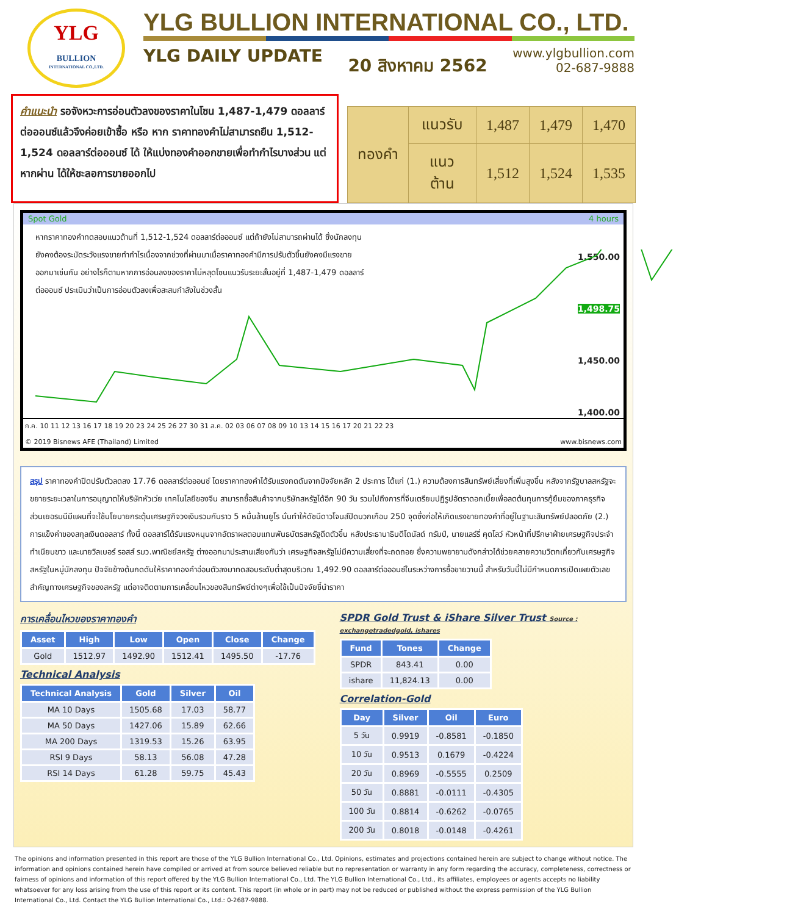YLG
BULLION
INTERNATIONAL CO.,LTD.
YLG BULLION INTERNATIONAL CO., LTD.
YLG DAILY UPDATE 20 สิงหาคม 2562
www.ylgbullion.com
02-687-9888
คำแนะนำ รอจังหวะการอ่อนตัวลงของราคาในโซน 1,487-1,479 ดอลลาร์ต่อออนซ์แล้วจึงค่อยเข้าซื้อ หรือ หาก ราคาทองคำไม่สามารถยืน 1,512-1,524 ดอลลาร์ต่อออนซ์ ได้ ให้แบ่งทองคำออกขายเพื่อทำกำไรบางส่วน แต่หากผ่าน ได้ให้ชะลอการขายออกไป
| ทองคำ | แนวรับ | 1,487 | 1,479 | 1,470 |
| | แนวต้าน | 1,512 | 1,524 | 1,535 |
Spot Gold 4 hours
หากราคาทองคำทดสอบแนวต้านที่ 1,512-1,524 ดอลลาร์ต่อออนซ์ แต่ถ้ายังไม่สามารถผ่านได้ ซึ่งนักลงทุนยังคงต้องระมัดระวังแรงขายทำกำไรเนื่องจากช่วงที่ผ่านมาเมื่อราคาทองคำมีการปรับตัวขึ้นยังคงมีแรงขายออกมาเช่นกัน อย่างไรก็ตามหากการอ่อนลงของราคาไม่หลุดโซนแนวรับระยะสั้นอยู่ที่ 1,487-1,479 ดอลลาร์ต่อออนซ์ ประเมินว่าเป็นการอ่อนตัวลงเพื่อสะสมกำลังในช่วงสั้น
1,550.00
1,498.75
1,450.00
1,400.00
ก.ค. 10 11 12 13 16 17 18 19 20 23 24 25 26 27 30 31 ส.ค. 02 03 06 07 08 09 10 13 14 15 16 17 20 21 22 23
© 2019 Bisnews AFE (Thailand) Limited www.bisnews.com
สรุป ราคาทองคำปิดปรับตัวลดลง 17.76 ดอลลาร์ต่อออนซ์ โดยราคาทองคำได้รับแรงกดดันจากปัจจัยหลัก 2 ประการ ได้แก่ (1.) ความต้องการสินทรัพย์เสี่ยงที่เพิ่มสูงขึ้น หลังจากรัฐบาลสหรัฐจะขยายระยะเวลาในการอนุญาตให้บริษัทหัวเว่ย เทคโนโลยีของจีน สามารถซื้อสินค้าจากบริษัทสหรัฐได้อีก 90 วัน รวมไปถึงการที่จีนเตรียมปฏิรูปอัตราดอกเบี้ยเพื่อลดต้นทุนการกู้ยืมของภาคธุรกิจ ส่วนเยอรมนีมีแผนที่จะใช้นโยบายกระตุ้นเศรษฐกิจวงเงินรวมกันราว 5 หมื่นล้านยูโร นั่นทำให้ดัชนีดาวโจนส์ปิดบวกเกือบ 250 จุดซึ่งก่อให้เกิดแรงขายทองคำที่อยู่ในฐานะสินทรัพย์ปลอดภัย (2.) การแข็งค่าของสกุลเงินดอลลาร์ ทั้งนี้ ดอลลาร์ได้รับแรงหนุนจากอัตราผลตอบแทนพันธบัตรสหรัฐดีดตัวขึ้น หลังประธานาธิบดีโดนัลด์ ทรัมป์, นายแลร์รี่ คุดโลว์ หัวหน้าที่ปรึกษาฝ่ายเศรษฐกิจประจำทำเนียบขาว และนายวิลเบอร์ รอสส์ รมว.พาณิชย์สหรัฐ ต่างออกมาประสานเสียงกันว่า เศรษฐกิจสหรัฐไม่มีความเสี่ยงที่จะถดถอย ซึ่งความพยายามดังกล่าวได้ช่วยคลายความวิตกเกี่ยวกับเศรษฐกิจสหรัฐในหมู่นักลงทุน ปัจจัยข้างต้นกดดันให้ราคาทองคำอ่อนตัวลงมาทดสอบระดับต่ำสุดบริเวณ 1,492.90 ดอลลาร์ต่อออนซ์ในระหว่างการซื้อขายวานนี้ สำหรับวันนี้ไม่มีกำหนดการเปิดเผยตัวเลขสำคัญทางเศรษฐกิจของสหรัฐ แต่อาจติดตามการเคลื่อนไหวของสินทรัพย์ต่างๆเพื่อใช้เป็นปัจจัยชี้นำราคา
การเคลื่อนไหวของราคาทองคำ
| Asset | High | Low | Open | Close | Change |
| --- | --- | --- | --- | --- | --- |
| Gold | 1512.97 | 1492.90 | 1512.41 | 1495.50 | -17.76 |
Technical Analysis
| Technical Analysis | Gold | Silver | Oil |
| --- | --- | --- | --- |
| MA 10 Days | 1505.68 | 17.03 | 58.77 |
| MA 50 Days | 1427.06 | 15.89 | 62.66 |
| MA 200 Days | 1319.53 | 15.26 | 63.95 |
| RSI 9 Days | 58.13 | 56.08 | 47.28 |
| RSI 14 Days | 61.28 | 59.75 | 45.43 |
SPDR Gold Trust & iShare Silver Trust Source : exchangetradedgold, ishares
| Fund | Tones | Change |
| --- | --- | --- |
| SPDR | 843.41 | 0.00 |
| ishare | 11,824.13 | 0.00 |
Correlation-Gold
| Day | Silver | Oil | Euro |
| --- | --- | --- | --- |
| 5 วัน | 0.9919 | -0.8581 | -0.1850 |
| 10 วัน | 0.9513 | 0.1679 | -0.4224 |
| 20 วัน | 0.8969 | -0.5555 | 0.2509 |
| 50 วัน | 0.8881 | -0.0111 | -0.4305 |
| 100 วัน | 0.8814 | -0.6262 | -0.0765 |
| 200 วัน | 0.8018 | -0.0148 | -0.4261 |
The opinions and information presented in this report are those of the YLG Bullion International Co., Ltd. Opinions, estimates and projections contained herein are subject to change without notice. The information and opinions contained herein have compiled or arrived at from source believed reliable but no representation or warranty in any form regarding the accuracy, completeness, correctness or fairness of opinions and information of this report offered by the YLG Bullion International Co., Ltd. The YLG Bullion International Co., Ltd., its affiliates, employees or agents accepts no liability whatsoever for any loss arising from the use of this report or its content. This report (in whole or in part) may not be reduced or published without the express permission of the YLG Bullion International Co., Ltd. Contact the YLG Bullion International Co., Ltd.: 0-2687-9888.